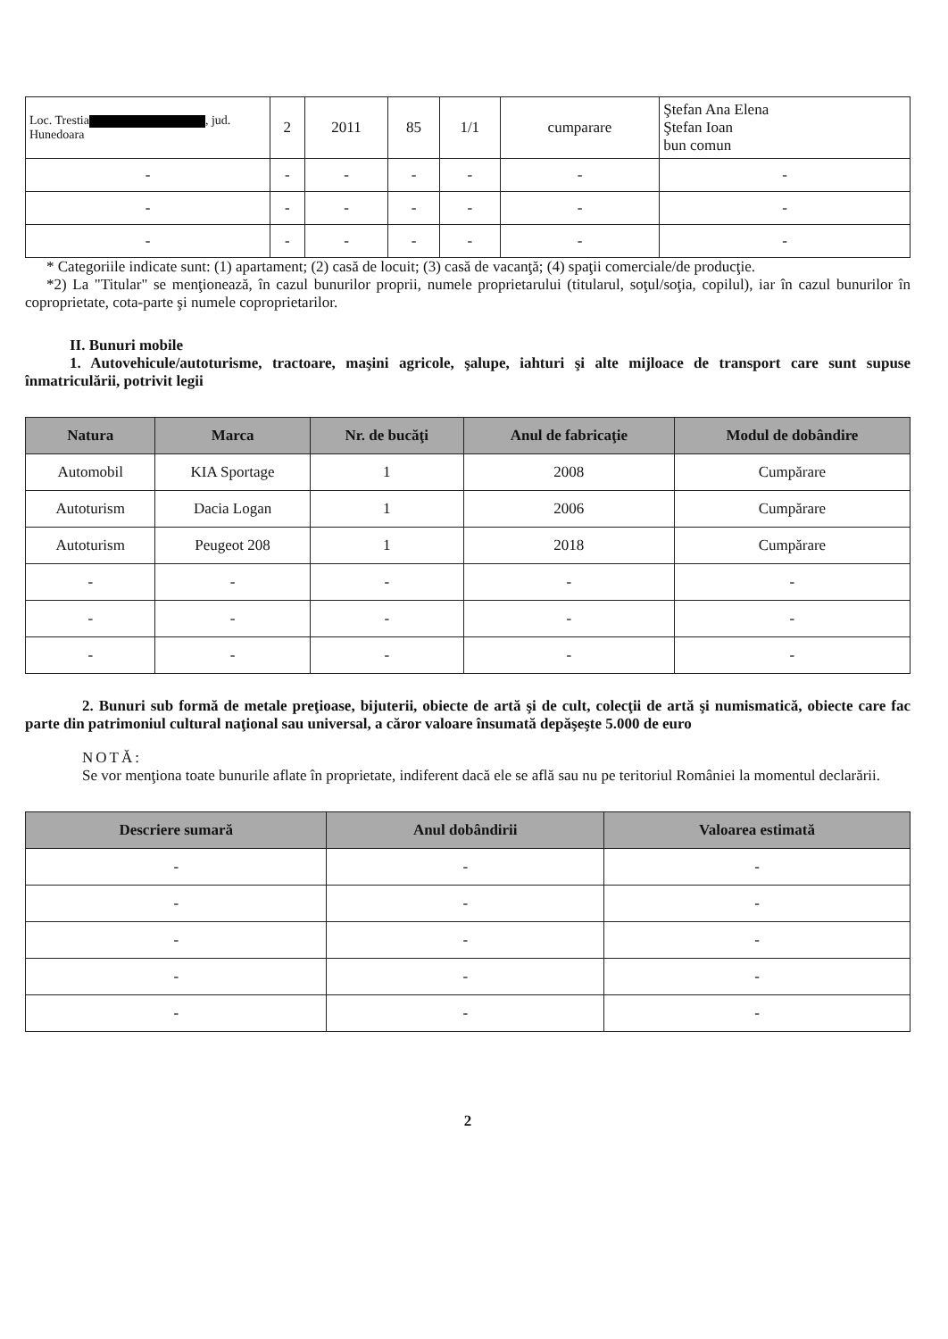| Loc. Trestia , jud. Hunedoara | 2 | 2011 | 85 | 1/1 | cumparare | Ştefan Ana Elena Ştefan Ioan bun comun |
| - | - | - | - | - | - | - |
| - | - | - | - | - | - | - |
| - | - | - | - | - | - | - |
* Categoriile indicate sunt: (1) apartament; (2) casă de locuit; (3) casă de vacanţă; (4) spaţii comerciale/de producţie.
*2) La "Titular" se menţionează, în cazul bunurilor proprii, numele proprietarului (titularul, soţul/soţia, copilul), iar în cazul bunurilor în coproprietate, cota-parte şi numele coproprietarilor.
II. Bunuri mobile
1. Autovehicule/autoturisme, tractoare, maşini agricole, şalupe, iahturi şi alte mijloace de transport care sunt supuse înmatriculării, potrivit legii
| Natura | Marca | Nr. de bucăţi | Anul de fabricaţie | Modul de dobândire |
| --- | --- | --- | --- | --- |
| Automobil | KIA Sportage | 1 | 2008 | Cumpărare |
| Autoturism | Dacia Logan | 1 | 2006 | Cumpărare |
| Autoturism | Peugeot 208 | 1 | 2018 | Cumpărare |
| - | - | - | - | - |
| - | - | - | - | - |
| - | - | - | - | - |
2. Bunuri sub formă de metale preţioase, bijuterii, obiecte de artă şi de cult, colecţii de artă şi numismatică, obiecte care fac parte din patrimoniul cultural naţional sau universal, a căror valoare însumată depăşeşte 5.000 de euro
NOTĂ:
Se vor menţiona toate bunurile aflate în proprietate, indiferent dacă ele se află sau nu pe teritoriul României la momentul declarării.
| Descriere sumară | Anul dobândirii | Valoarea estimată |
| --- | --- | --- |
| - | - | - |
| - | - | - |
| - | - | - |
| - | - | - |
| - | - | - |
2